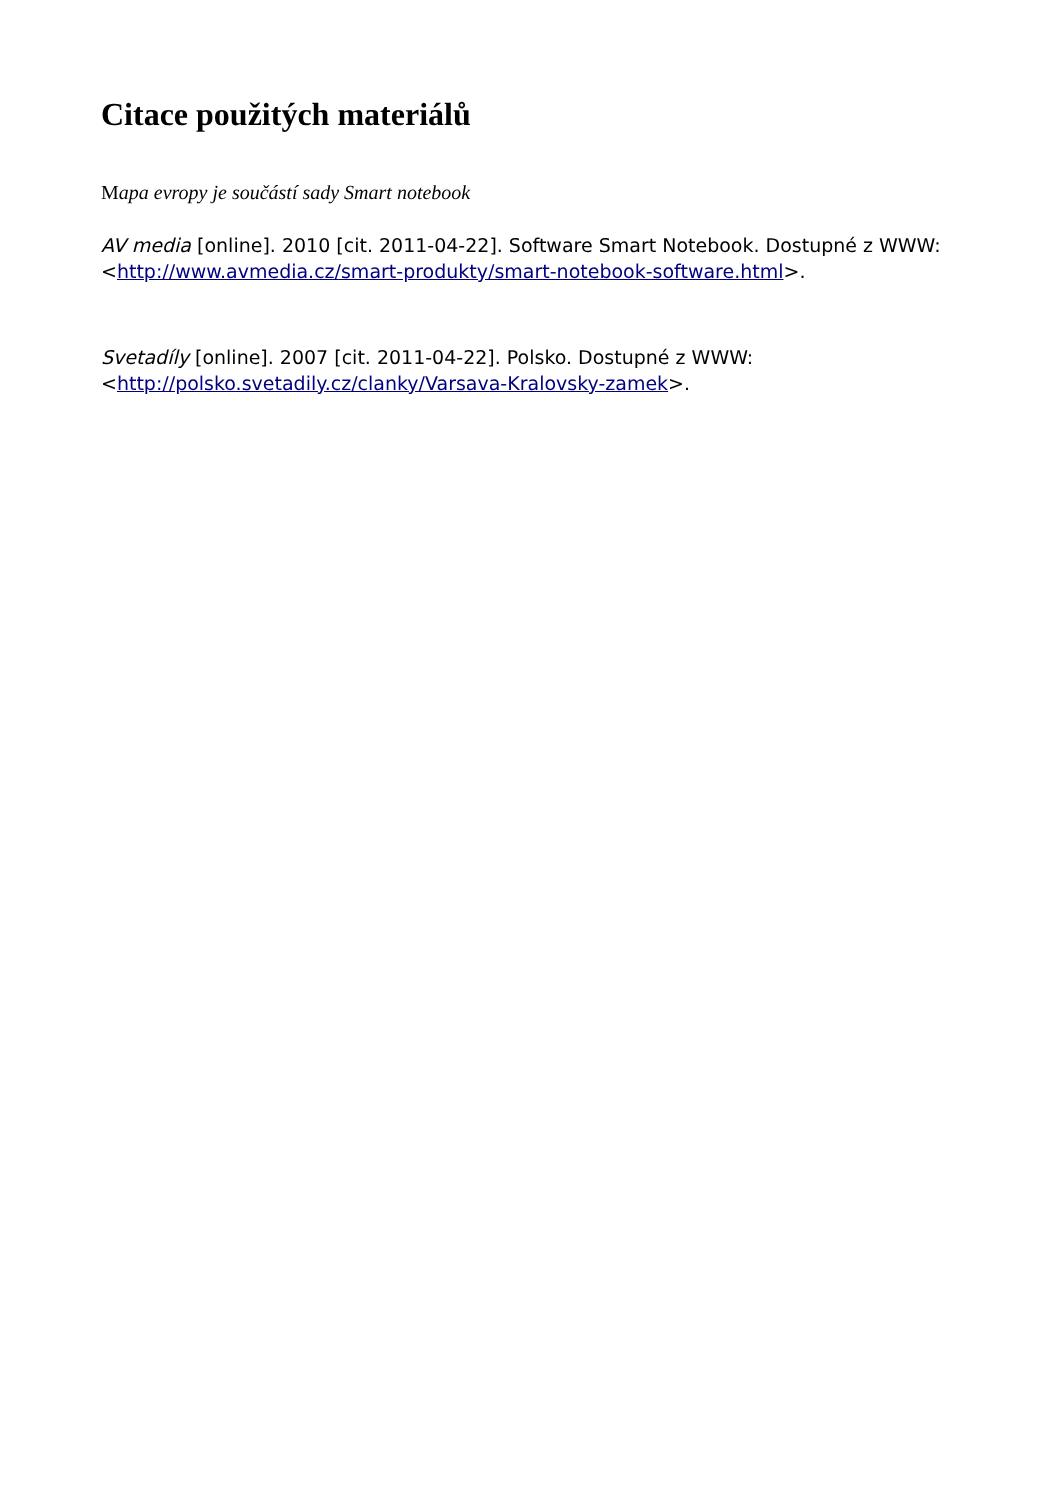Citace použitých materiálů
Mapa evropy je součástí sady Smart notebook
AV media [online]. 2010 [cit. 2011-04-22]. Software Smart Notebook. Dostupné z WWW: <http://www.avmedia.cz/smart-produkty/smart-notebook-software.html>.
Svetadíly [online]. 2007 [cit. 2011-04-22]. Polsko. Dostupné z WWW:
<http://polsko.svetadily.cz/clanky/Varsava-Kralovsky-zamek>.